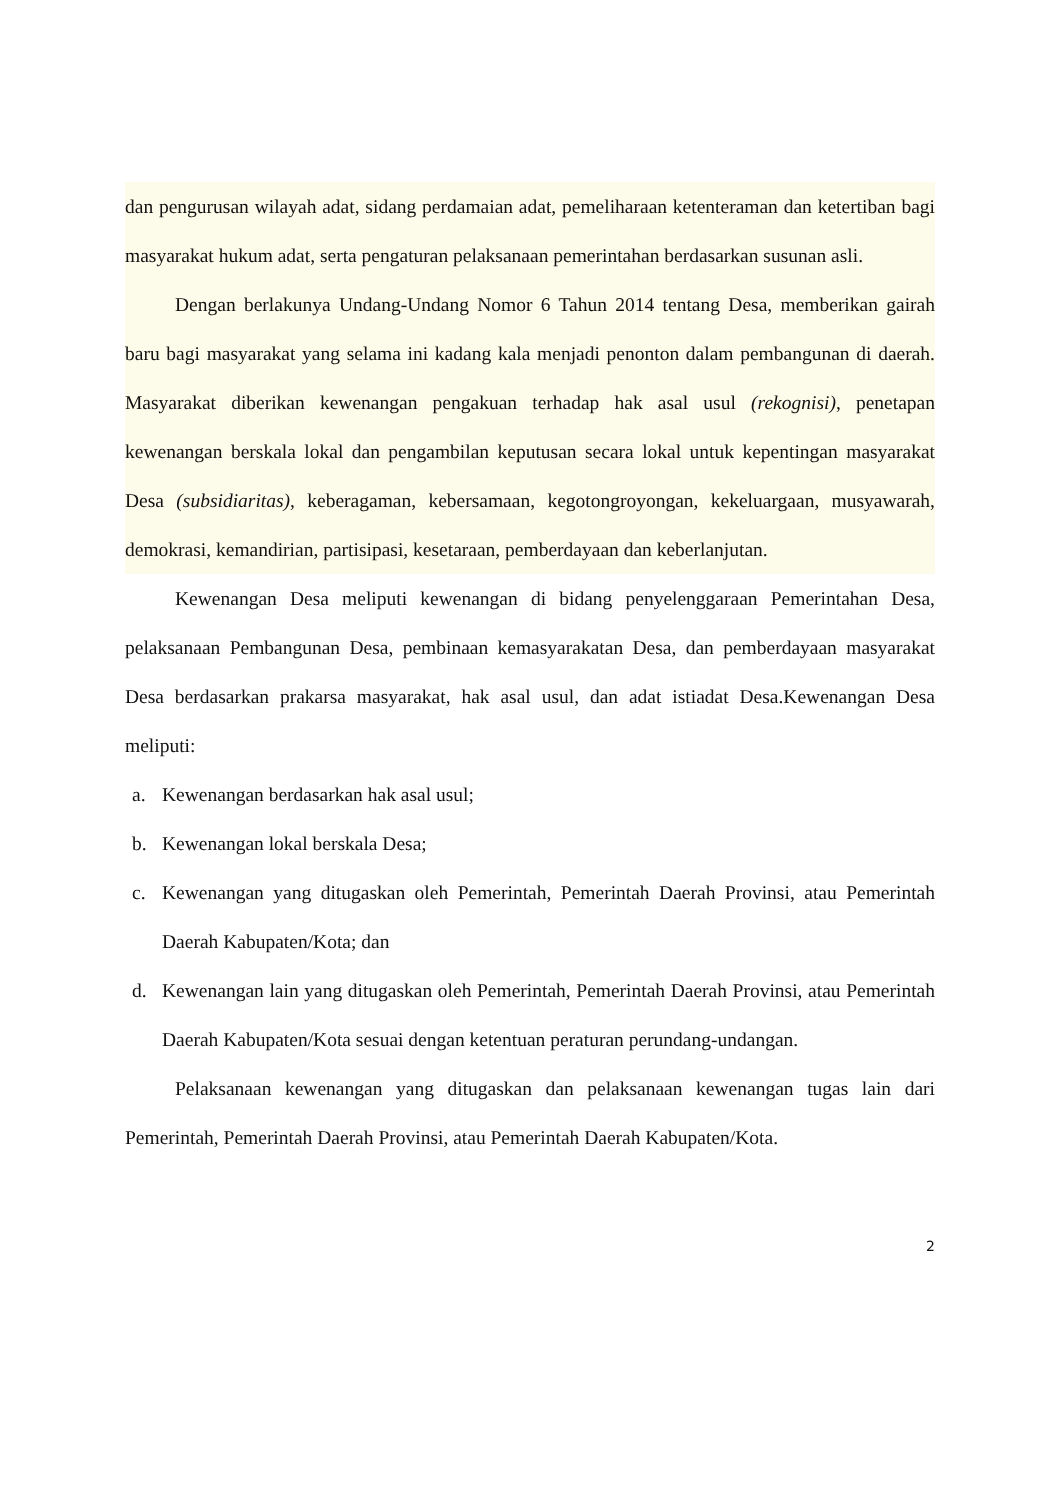dan pengurusan wilayah adat, sidang perdamaian adat, pemeliharaan ketenteraman dan ketertiban bagi masyarakat hukum adat, serta pengaturan pelaksanaan pemerintahan berdasarkan susunan asli.
Dengan berlakunya Undang-Undang Nomor 6 Tahun 2014 tentang Desa, memberikan gairah baru bagi masyarakat yang selama ini kadang kala menjadi penonton dalam pembangunan di daerah. Masyarakat diberikan kewenangan pengakuan terhadap hak asal usul (rekognisi), penetapan kewenangan berskala lokal dan pengambilan keputusan secara lokal untuk kepentingan masyarakat Desa (subsidiaritas), keberagaman, kebersamaan, kegotongroyongan, kekeluargaan, musyawarah, demokrasi, kemandirian, partisipasi, kesetaraan, pemberdayaan dan keberlanjutan.
Kewenangan Desa meliputi kewenangan di bidang penyelenggaraan Pemerintahan Desa, pelaksanaan Pembangunan Desa, pembinaan kemasyarakatan Desa, dan pemberdayaan masyarakat Desa berdasarkan prakarsa masyarakat, hak asal usul, dan adat istiadat Desa.Kewenangan Desa meliputi:
a. Kewenangan berdasarkan hak asal usul;
b. Kewenangan lokal berskala Desa;
c. Kewenangan yang ditugaskan oleh Pemerintah, Pemerintah Daerah Provinsi, atau Pemerintah Daerah Kabupaten/Kota; dan
d. Kewenangan lain yang ditugaskan oleh Pemerintah, Pemerintah Daerah Provinsi, atau Pemerintah Daerah Kabupaten/Kota sesuai dengan ketentuan peraturan perundang-undangan.
Pelaksanaan kewenangan yang ditugaskan dan pelaksanaan kewenangan tugas lain dari Pemerintah, Pemerintah Daerah Provinsi, atau Pemerintah Daerah Kabupaten/Kota.
2